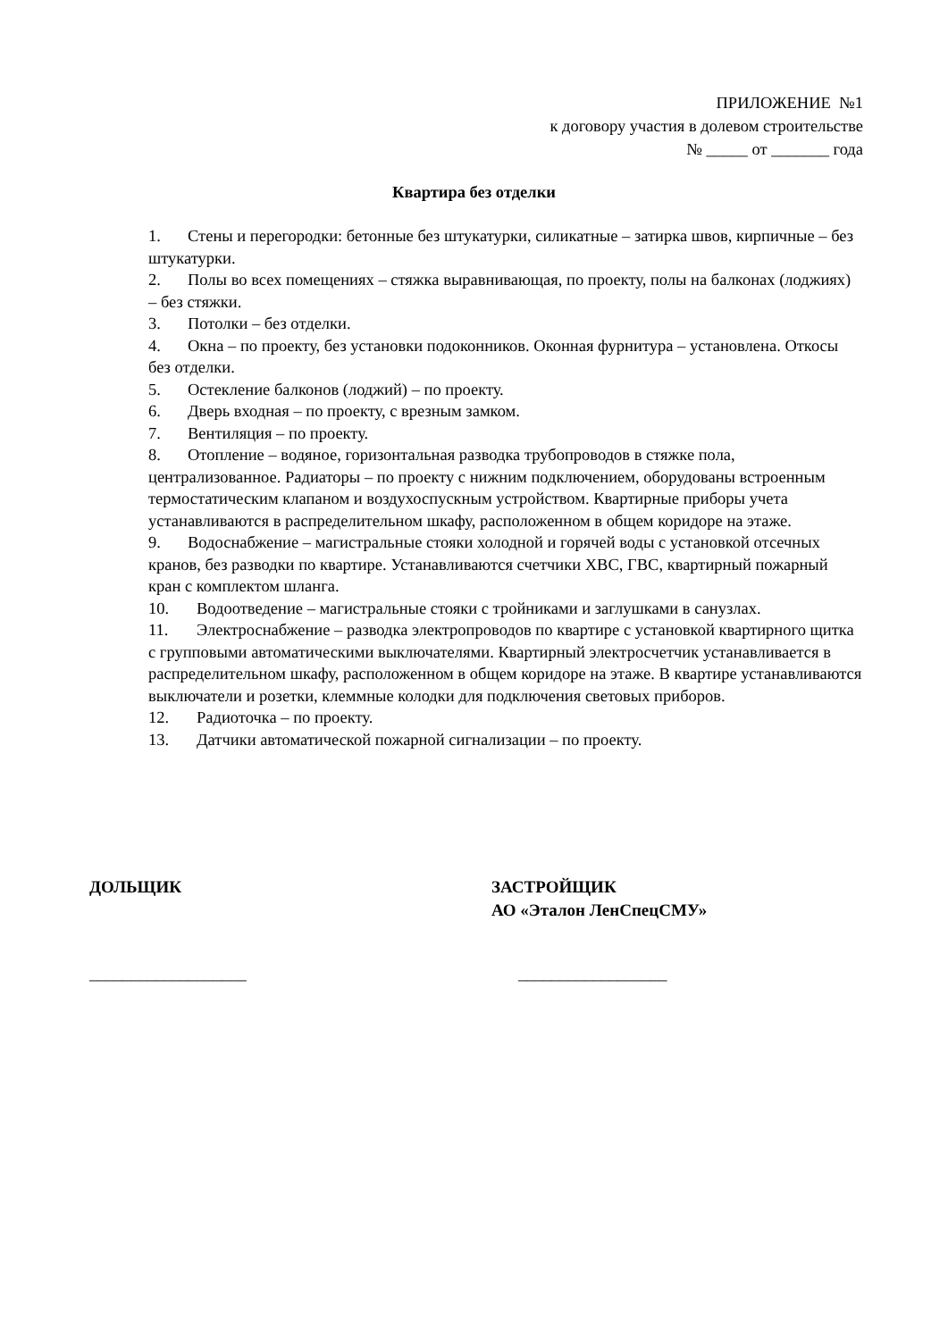ПРИЛОЖЕНИЕ №1
к договору участия в долевом строительстве
№ _____ от _______ года
Квартира без отделки
1. Стены и перегородки: бетонные без штукатурки, силикатные – затирка швов, кирпичные – без штукатурки.
2. Полы во всех помещениях – стяжка выравнивающая, по проекту, полы на балконах (лоджиях) – без стяжки.
3. Потолки – без отделки.
4. Окна – по проекту, без установки подоконников. Оконная фурнитура – установлена. Откосы без отделки.
5. Остекление балконов (лоджий) – по проекту.
6. Дверь входная – по проекту, с врезным замком.
7. Вентиляция – по проекту.
8. Отопление – водяное, горизонтальная разводка трубопроводов в стяжке пола, централизованное. Радиаторы – по проекту с нижним подключением, оборудованы встроенным термостатическим клапаном и воздухоспускным устройством. Квартирные приборы учета устанавливаются в распределительном шкафу, расположенном в общем коридоре на этаже.
9. Водоснабжение – магистральные стояки холодной и горячей воды с установкой отсечных кранов, без разводки по квартире. Устанавливаются счетчики ХВС, ГВС, квартирный пожарный кран с комплектом шланга.
10. Водоотведение – магистральные стояки с тройниками и заглушками в санузлах.
11. Электроснабжение – разводка электропроводов по квартире с установкой квартирного щитка с групповыми автоматическими выключателями. Квартирный электросчетчик устанавливается в распределительном шкафу, расположенном в общем коридоре на этаже. В квартире устанавливаются выключатели и розетки, клеммные колодки для подключения световых приборов.
12. Радиоточка – по проекту.
13. Датчики автоматической пожарной сигнализации – по проекту.
ДОЛЬЩИК ЗАСТРОЙЩИК
АО «Эталон ЛенСпецСМУ»
___________________ __________________